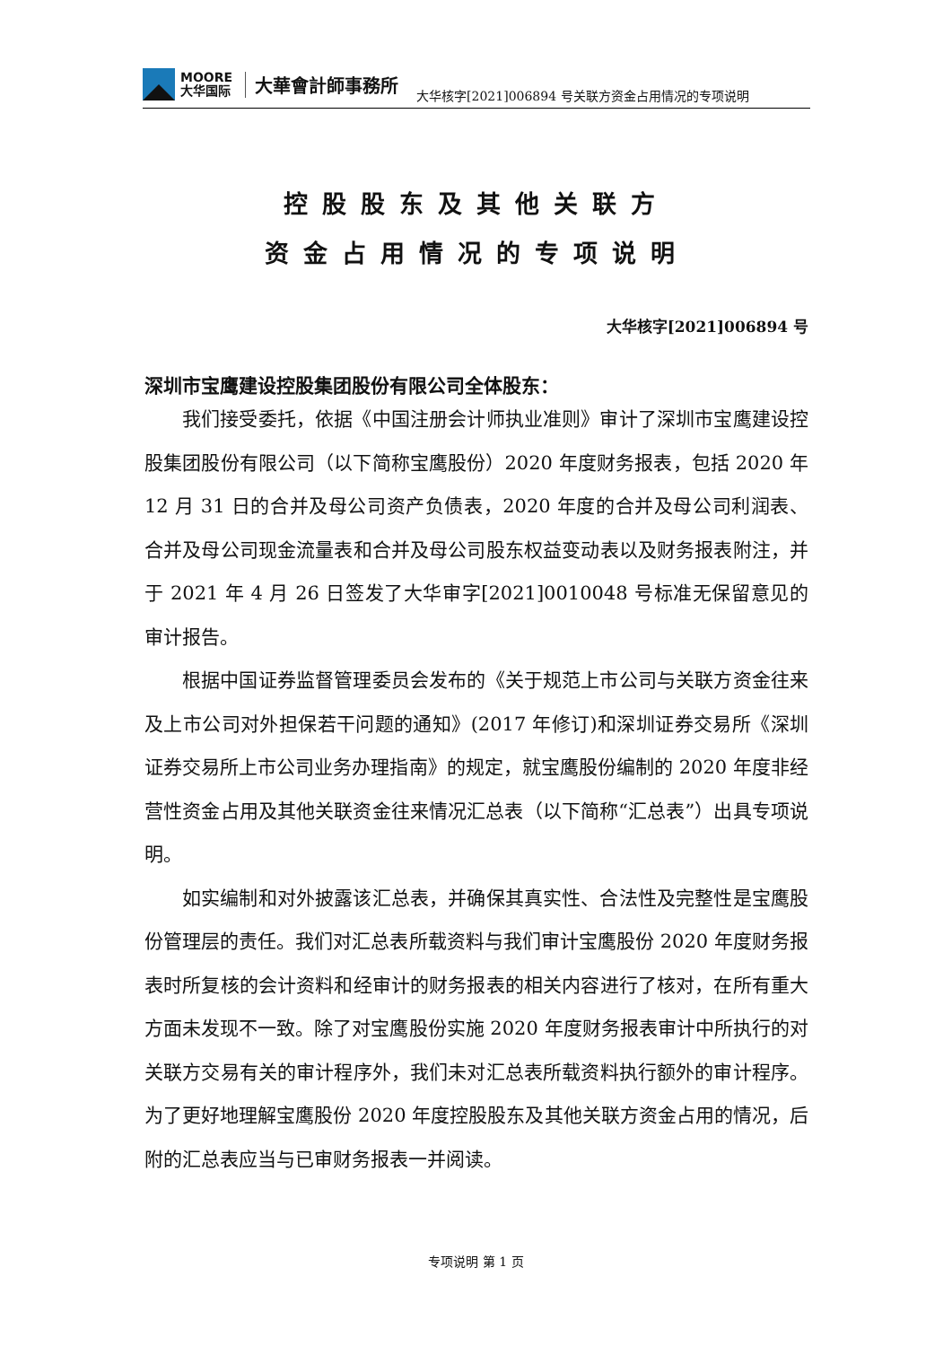MOORE
大华国际
大華會計師事務所
大华核字[2021]006894 号关联方资金占用情况的专项说明
控股股东及其他关联方
资金占用情况的专项说明
大华核字[2021]006894 号
深圳市宝鹰建设控股集团股份有限公司全体股东：
我们接受委托，依据《中国注册会计师执业准则》审计了深圳市宝鹰建设控股集团股份有限公司（以下简称宝鹰股份）2020 年度财务报表，包括 2020 年 12 月 31 日的合并及母公司资产负债表，2020 年度的合并及母公司利润表、合并及母公司现金流量表和合并及母公司股东权益变动表以及财务报表附注，并于 2021 年 4 月 26 日签发了大华审字[2021]0010048 号标准无保留意见的审计报告。
根据中国证券监督管理委员会发布的《关于规范上市公司与关联方资金往来及上市公司对外担保若干问题的通知》(2017 年修订)和深圳证券交易所《深圳证券交易所上市公司业务办理指南》的规定，就宝鹰股份编制的 2020 年度非经营性资金占用及其他关联资金往来情况汇总表（以下简称“汇总表”）出具专项说明。
如实编制和对外披露该汇总表，并确保其真实性、合法性及完整性是宝鹰股份管理层的责任。我们对汇总表所载资料与我们审计宝鹰股份 2020 年度财务报表时所复核的会计资料和经审计的财务报表的相关内容进行了核对，在所有重大方面未发现不一致。除了对宝鹰股份实施 2020 年度财务报表审计中所执行的对关联方交易有关的审计程序外，我们未对汇总表所载资料执行额外的审计程序。为了更好地理解宝鹰股份 2020 年度控股股东及其他关联方资金占用的情况，后附的汇总表应当与已审财务报表一并阅读。
专项说明 第 1 页